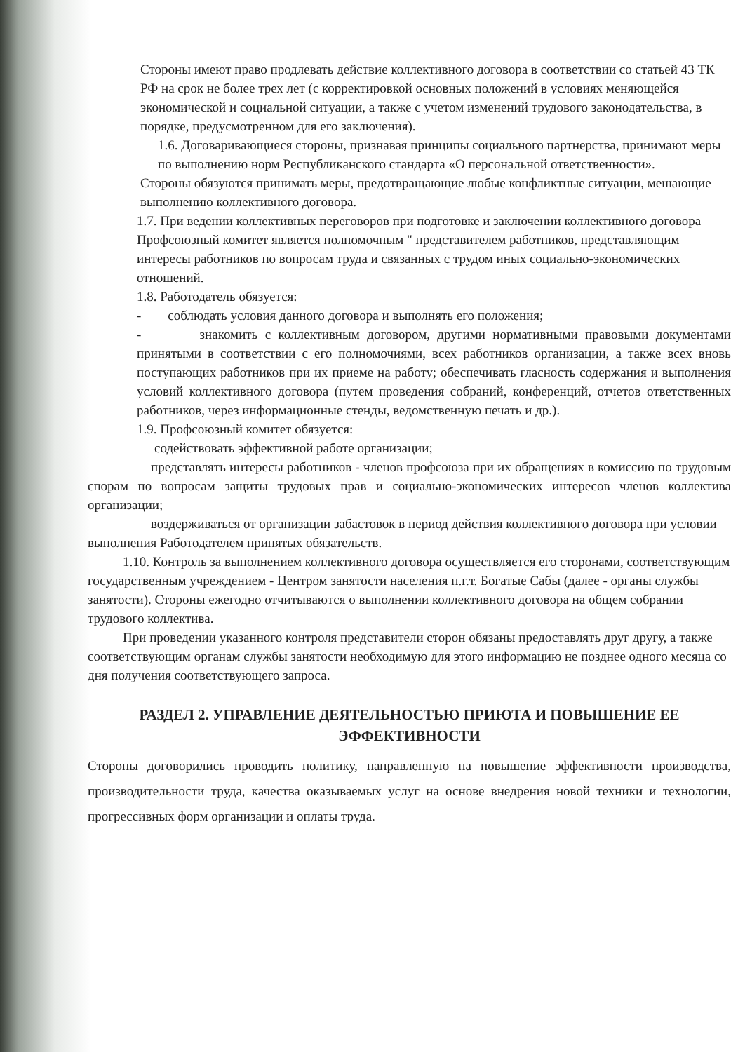Стороны имеют право продлевать действие коллективного договора в соответствии со статьей 43 ТК РФ на срок не более трех лет (с корректировкой основных положений в условиях меняющейся экономической и социальной ситуации, а также с учетом изменений трудового законодательства, в порядке, предусмотренном для его заключения).
1.6. Договаривающиеся стороны, признавая принципы социального партнерства, принимают меры по выполнению норм Республиканского стандарта «О персональной ответственности».
Стороны обязуются принимать меры, предотвращающие любые конфликтные ситуации, мешающие выполнению коллективного договора.
1.7. При ведении коллективных переговоров при подготовке и заключении коллективного договора Профсоюзный комитет является полномочным " представителем работников, представляющим интересы работников по вопросам труда и связанных с трудом иных социально-экономических отношений.
1.8. Работодатель обязуется:
- соблюдать условия данного договора и выполнять его положения;
- знакомить с коллективным договором, другими нормативными правовыми документами принятыми в соответствии с его полномочиями, всех работников организации, а также всех вновь поступающих работников при их приеме на работу; обеспечивать гласность содержания и выполнения условий коллективного договора (путем проведения собраний, конференций, отчетов ответственных работников, через информационные стенды, ведомственную печать и др.).
1.9. Профсоюзный комитет обязуется:
содействовать эффективной работе организации;
представлять интересы работников - членов профсоюза при их обращениях в комиссию по трудовым спорам по вопросам защиты трудовых прав и социально-экономических интересов членов коллектива организации;
воздерживаться от организации забастовок в период действия коллективного договора при условии выполнения Работодателем принятых обязательств.
1.10. Контроль за выполнением коллективного договора осуществляется его сторонами, соответствующим государственным учреждением - Центром занятости населения п.г.т. Богатые Сабы (далее - органы службы занятости). Стороны ежегодно отчитываются о выполнении коллективного договора на общем собрании трудового коллектива.
При проведении указанного контроля представители сторон обязаны предоставлять друг другу, а также соответствующим органам службы занятости необходимую для этого информацию не позднее одного месяца со дня получения соответствующего запроса.
РАЗДЕЛ 2. УПРАВЛЕНИЕ ДЕЯТЕЛЬНОСТЬЮ ПРИЮТА И ПОВЫШЕНИЕ ЕЕ ЭФФЕКТИВНОСТИ
Стороны договорились проводить политику, направленную на повышение эффективности производства, производительности труда, качества оказываемых услуг на основе внедрения новой техники и технологии, прогрессивных форм организации и оплаты труда.